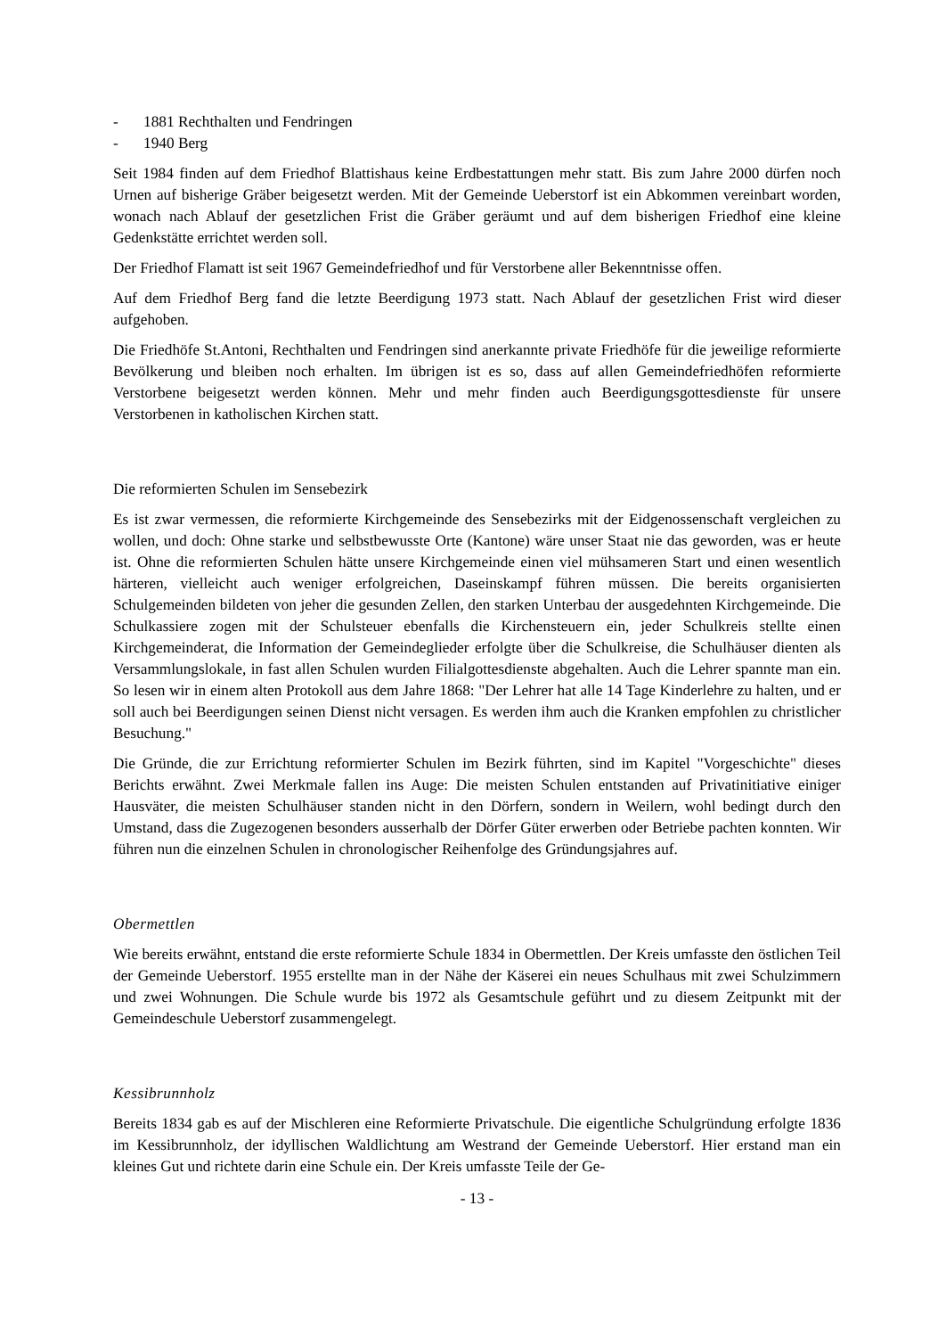- 1881 Rechthalten und Fendringen
- 1940 Berg
Seit 1984 finden auf dem Friedhof Blattishaus keine Erdbestattungen mehr statt. Bis zum Jahre 2000 dürfen noch Urnen auf bisherige Gräber beigesetzt werden. Mit der Gemeinde Ueberstorf ist ein Abkommen vereinbart worden, wonach nach Ablauf der gesetzlichen Frist die Gräber geräumt und auf dem bisherigen Friedhof eine kleine Gedenkstätte errichtet werden soll.
Der Friedhof Flamatt ist seit 1967 Gemeindefriedhof und für Verstorbene aller Bekenntnisse offen.
Auf dem Friedhof Berg fand die letzte Beerdigung 1973 statt. Nach Ablauf der gesetzlichen Frist wird dieser aufgehoben.
Die Friedhöfe St.Antoni, Rechthalten und Fendringen sind anerkannte private Friedhöfe für die jeweilige reformierte Bevölkerung und bleiben noch erhalten. Im übrigen ist es so, dass auf allen Gemeindefriedhöfen reformierte Verstorbene beigesetzt werden können. Mehr und mehr finden auch Beerdigungsgottesdienste für unsere Verstorbenen in katholischen Kirchen statt.
Die reformierten Schulen im Sensebezirk
Es ist zwar vermessen, die reformierte Kirchgemeinde des Sensebezirks mit der Eidgenossenschaft vergleichen zu wollen, und doch: Ohne starke und selbstbewusste Orte (Kantone) wäre unser Staat nie das geworden, was er heute ist. Ohne die reformierten Schulen hätte unsere Kirchgemeinde einen viel mühsameren Start und einen wesentlich härteren, vielleicht auch weniger erfolgreichen, Daseinskampf führen müssen. Die bereits organisierten Schulgemeinden bildeten von jeher die gesunden Zellen, den starken Unterbau der ausgedehnten Kirchgemeinde. Die Schulkassiere zogen mit der Schulsteuer ebenfalls die Kirchensteuern ein, jeder Schulkreis stellte einen Kirchgemeinderat, die Information der Gemeindeglieder erfolgte über die Schulkreise, die Schulhäuser dienten als Versammlungslokale, in fast allen Schulen wurden Filialgottesdienste abgehalten. Auch die Lehrer spannte man ein. So lesen wir in einem alten Protokoll aus dem Jahre 1868: "Der Lehrer hat alle 14 Tage Kinderlehre zu halten, und er soll auch bei Beerdigungen seinen Dienst nicht versagen. Es werden ihm auch die Kranken empfohlen zu christlicher Besuchung."
Die Gründe, die zur Errichtung reformierter Schulen im Bezirk führten, sind im Kapitel "Vorgeschichte" dieses Berichts erwähnt. Zwei Merkmale fallen ins Auge: Die meisten Schulen entstanden auf Privatinitiative einiger Hausväter, die meisten Schulhäuser standen nicht in den Dörfern, sondern in Weilern, wohl bedingt durch den Umstand, dass die Zugezogenen besonders ausserhalb der Dörfer Güter erwerben oder Betriebe pachten konnten. Wir führen nun die einzelnen Schulen in chronologischer Reihenfolge des Gründungsjahres auf.
Obermettlen
Wie bereits erwähnt, entstand die erste reformierte Schule 1834 in Obermettlen. Der Kreis umfasste den östlichen Teil der Gemeinde Ueberstorf. 1955 erstellte man in der Nähe der Käserei ein neues Schulhaus mit zwei Schulzimmern und zwei Wohnungen. Die Schule wurde bis 1972 als Gesamtschule geführt und zu diesem Zeitpunkt mit der Gemeindeschule Ueberstorf zusammengelegt.
Kessibrunnholz
Bereits 1834 gab es auf der Mischleren eine Reformierte Privatschule. Die eigentliche Schulgründung erfolgte 1836 im Kessibrunnholz, der idyllischen Waldlichtung am Westrand der Gemeinde Ueberstorf. Hier erstand man ein kleines Gut und richtete darin eine Schule ein. Der Kreis umfasste Teile der Ge-
- 13 -